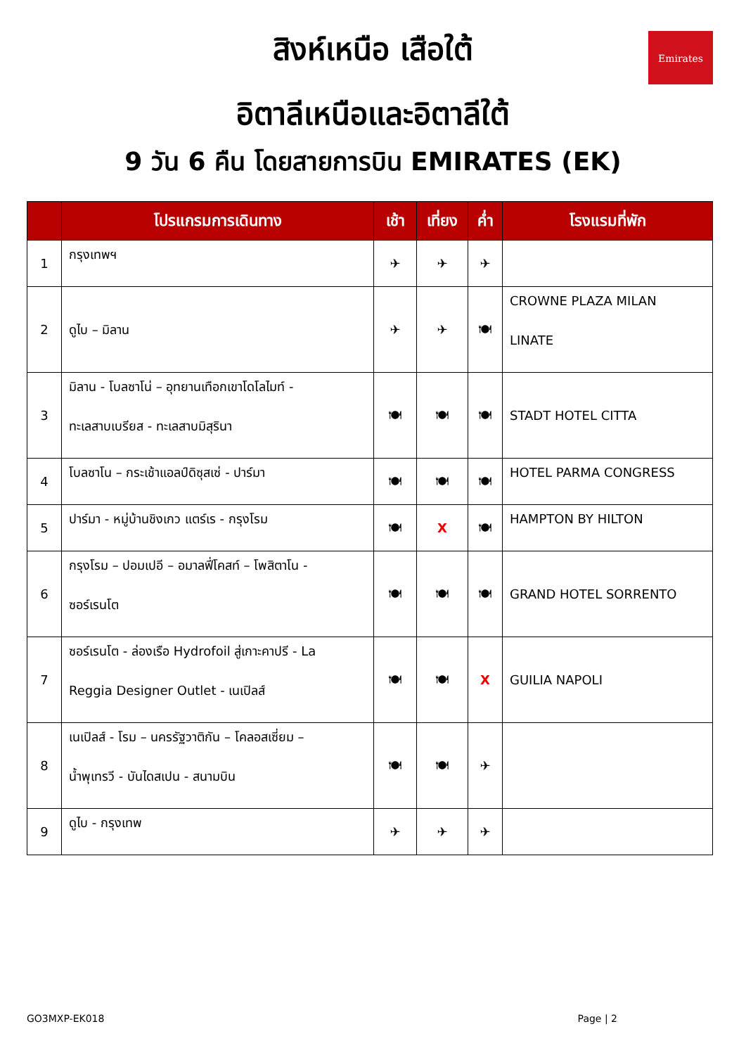Emirates
สิงห์เหนือ เสือใต้
อิตาลีเหนือและอิตาลีใต้
9 วัน 6 คืน โดยสายการบิน EMIRATES (EK)
| | โปรแกรมการเดินทาง | เช้า | เที่ยง | ค่ำ | โรงแรมที่พัก |
| --- | --- | --- | --- | --- | --- |
| 1 | กรุงเทพฯ | ✈ | ✈ | ✈ | |
| 2 | ดูไบ – มิลาน | ✈ | ✈ | 🍽 | CROWNE PLAZA MILAN LINATE |
| 3 | มิลาน - โบลซาโน่ – อุทยานเทือกเขาโดโลไมท์ - ทะเลสาบเบรียส - ทะเลสาบมิสุรินา | 🍽 | 🍽 | 🍽 | STADT HOTEL CITTA |
| 4 | โบลซาโน – กระเช้าแอลป์ดิซุสเซ่ - ปาร์มา | 🍽 | 🍽 | 🍽 | HOTEL PARMA CONGRESS |
| 5 | ปาร์มา - หมู่บ้านชิงเกว แตร์เร - กรุงโรม | 🍽 | X | 🍽 | HAMPTON BY HILTON |
| 6 | กรุงโรม – ปอมเปอี – อมาลฟี่โคสท์ – โพสิตาโน - ซอร์เรนโต | 🍽 | 🍽 | 🍽 | GRAND HOTEL SORRENTO |
| 7 | ซอร์เรนโต - ล่องเรือ Hydrofoil สู่เกาะคาปรี - La Reggia Designer Outlet - เนเปิลส์ | 🍽 | 🍽 | X | GUILIA NAPOLI |
| 8 | เนเปิลส์ - โรม – นครรัฐวาติกัน – โคลอสเซี่ยม – น้ำพุเทรวี - บันไดสเปน - สนามบิน | 🍽 | 🍽 | ✈ | |
| 9 | ดูไบ - กรุงเทพ | ✈ | ✈ | ✈ | |
GO3MXP-EK018 Page | 2